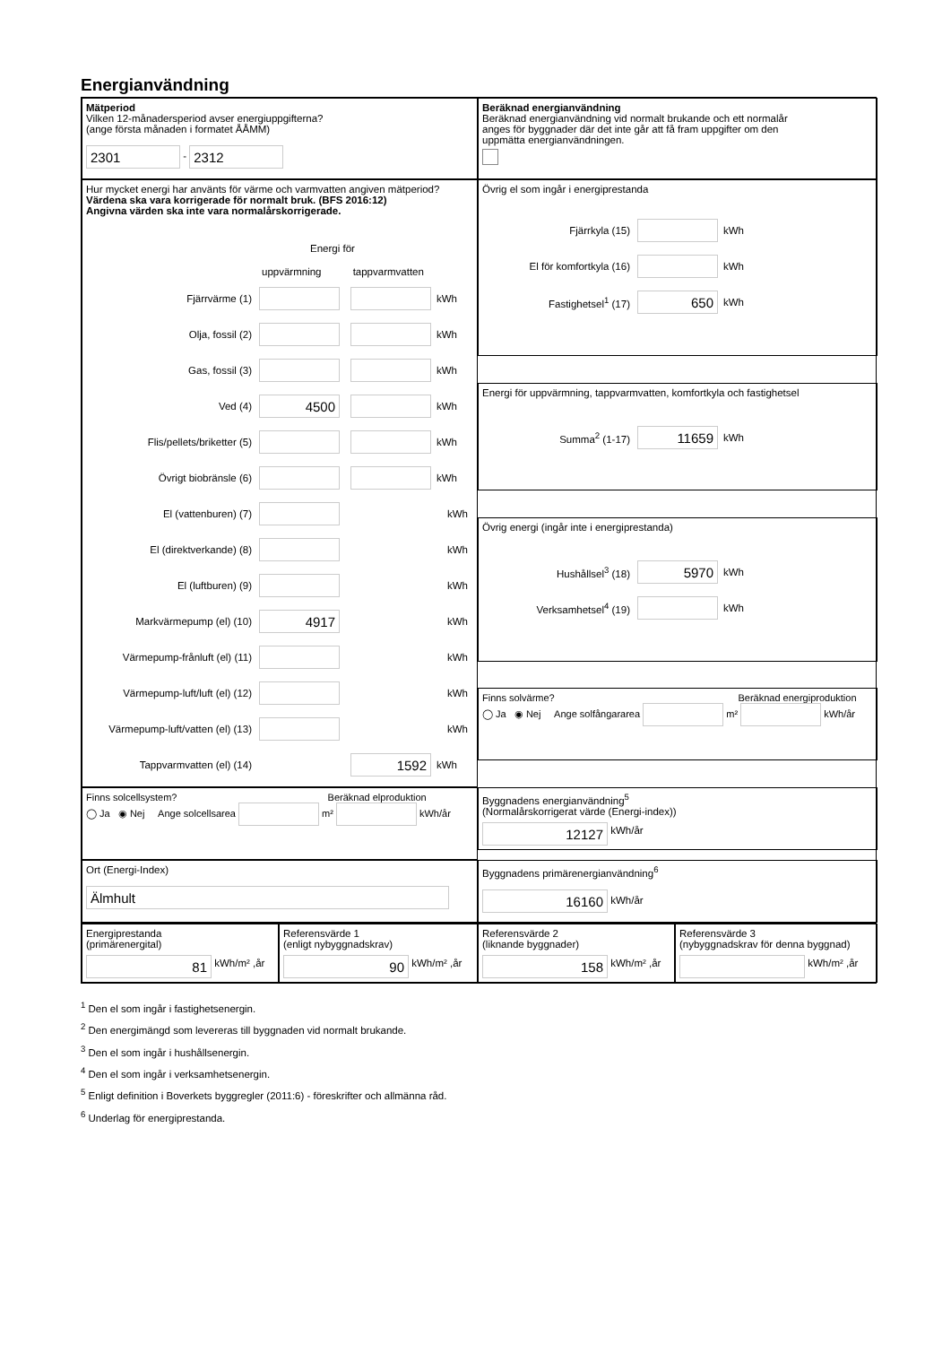Energianvändning
Mätperiod
Vilken 12-månadersperiod avser energiuppgifterna?
(ange första månaden i formatet ÅÅMM)
2301 - 2312
Beräknad energianvändning
Beräknad energianvändning vid normalt brukande och ett normalår
anges för byggnader där det inte går att få fram uppgifter om den
uppmätta energianvändningen.
Hur mycket energi har använts för värme och varmvatten angiven mätperiod?
Värdena ska vara korrigerade för normalt bruk. (BFS 2016:12)
Angivna värden ska inte vara normalårskorrigerade.
Energi för
uppvärmning tappvarmvatten
Fjärrvärme (1) kWh
Olja, fossil (2) kWh
Gas, fossil (3) kWh
Ved (4) 4500 kWh
Flis/pellets/briketter (5) kWh
Övrigt biobränsle (6) kWh
El (vattenburen) (7) kWh
El (direktverkande) (8) kWh
El (luftburen) (9) kWh
Markvärmepump (el) (10) 4917 kWh
Värmepump-frånluft (el) (11) kWh
Värmepump-luft/luft (el) (12) kWh
Värmepump-luft/vatten (el) (13) kWh
Tappvarmvatten (el) (14) 1592 kWh
Övrig el som ingår i energiprestanda
Fjärrkyla (15) kWh
El för komfortkyla (16) kWh
Fastighetsel<sup>1</sup> (17) 650 kWh
Energi för uppvärmning, tappvarmvatten, komfortkyla och fastighetsel
Summa<sup>2</sup> (1-17) 11659 kWh
Övrig energi (ingår inte i energiprestanda)
Hushållsel<sup>3</sup> (18) 5970 kWh
Verksamhetsel<sup>4</sup> (19) kWh
Finns solvärme? Beräknad energiproduktion
◯ Ja ◉ Nej Ange solfångararea m² kWh/år
Finns solcellsystem? Beräknad elproduktion
◯ Ja ◉ Nej Ange solcellsarea m² kWh/år
Byggnadens energianvändning<sup>5</sup>
(Normalårskorrigerat värde (Energi-index))
12127 kWh/år
Ort (Energi-Index)
Älmhult
Byggnadens primärenergianvändning<sup>6</sup>
16160 kWh/år
Energiprestanda
(primärenergital)
81 kWh/m² ,år
Referensvärde 1
(enligt nybyggnadskrav)
90 kWh/m² ,år
Referensvärde 2
(liknande byggnader)
158 kWh/m² ,år
Referensvärde 3
(nybyggnadskrav för denna byggnad)
kWh/m² ,år
<sup>1</sup> Den el som ingår i fastighetsenergin.
<sup>2</sup> Den energimängd som levereras till byggnaden vid normalt brukande.
<sup>3</sup> Den el som ingår i hushållsenergin.
<sup>4</sup> Den el som ingår i verksamhetsenergin.
<sup>5</sup> Enligt definition i Boverkets byggregler (2011:6) - föreskrifter och allmänna råd.
<sup>6</sup> Underlag för energiprestanda.